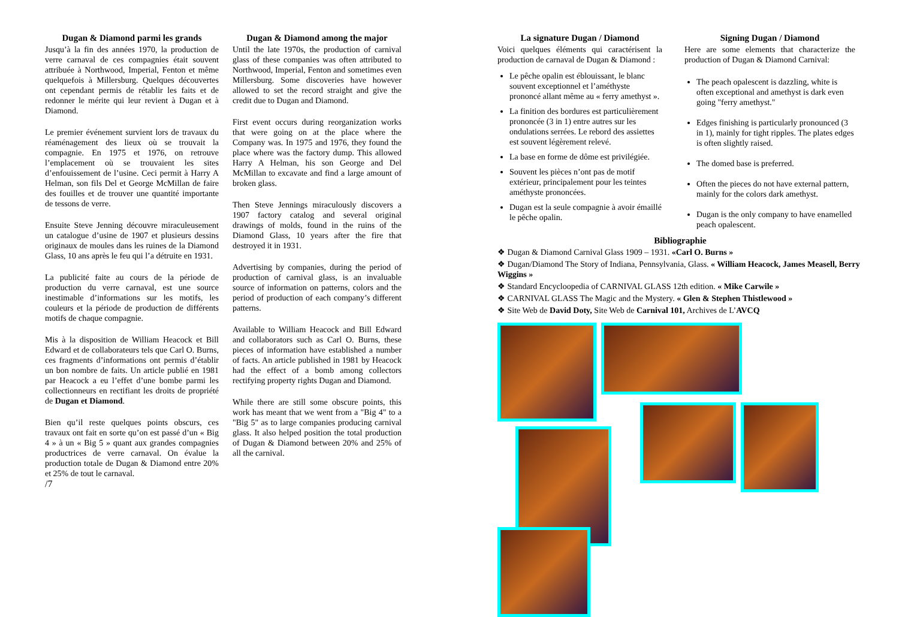Dugan & Diamond parmi les grands
Jusqu’à la fin des années 1970, la production de verre carnaval de ces compagnies était souvent attribuée à Northwood, Imperial, Fenton et même quelquefois à Millersburg. Quelques découvertes ont cependant permis de rétablir les faits et de redonner le mérite qui leur revient à Dugan et à Diamond.
Le premier événement survient lors de travaux du réaménagement des lieux où se trouvait la compagnie. En 1975 et 1976, on retrouve l’emplacement où se trouvaient les sites d’enfouissement de l’usine. Ceci permit à Harry A Helman, son fils Del et George McMillan de faire des fouilles et de trouver une quantité importante de tessons de verre.
Ensuite Steve Jenning découvre miraculeusement un catalogue d’usine de 1907 et plusieurs dessins originaux de moules dans les ruines de la Diamond Glass, 10 ans après le feu qui l’a détruite en 1931.
La publicité faite au cours de la période de production du verre carnaval, est une source inestimable d’informations sur les motifs, les couleurs et la période de production de différents motifs de chaque compagnie.
Mis à la disposition de William Heacock et Bill Edward et de collaborateurs tels que Carl O. Burns, ces fragments d’informations ont permis d’établir un bon nombre de faits. Un article publié en 1981 par Heacock a eu l’effet d’une bombe parmi les collectionneurs en rectifiant les droits de propriété de Dugan et Diamond.
Bien qu’il reste quelques points obscurs, ces travaux ont fait en sorte qu’on est passé d’un « Big 4 » à un « Big 5 » quant aux grandes compagnies productrices de verre carnaval. On évalue la production totale de Dugan & Diamond entre 20% et 25% de tout le carnaval.
/7
Dugan & Diamond among the major
Until the late 1970s, the production of carnival glass of these companies was often attributed to Northwood, Imperial, Fenton and sometimes even Millersburg. Some discoveries have however allowed to set the record straight and give the credit due to Dugan and Diamond.
First event occurs during reorganization works that were going on at the place where the Company was. In 1975 and 1976, they found the place where was the factory dump. This allowed Harry A Helman, his son George and Del McMillan to excavate and find a large amount of broken glass.
Then Steve Jennings miraculously discovers a 1907 factory catalog and several original drawings of molds, found in the ruins of the Diamond Glass, 10 years after the fire that destroyed it in 1931.
Advertising by companies, during the period of production of carnival glass, is an invaluable source of information on patterns, colors and the period of production of each company’s different patterns.
Available to William Heacock and Bill Edward and collaborators such as Carl O. Burns, these pieces of information have established a number of facts. An article published in 1981 by Heacock had the effect of a bomb among collectors rectifying property rights Dugan and Diamond.
While there are still some obscure points, this work has meant that we went from a "Big 4" to a "Big 5" as to large companies producing carnival glass. It also helped position the total production of Dugan & Diamond between 20% and 25% of all the carnival.
La signature Dugan / Diamond
Voici quelques éléments qui caractérisent la production de carnaval de Dugan & Diamond :
Le pêche opalin est éblouissant, le blanc souvent exceptionnel et l’améthyste prononcé allant même au « ferry amethyst ».
La finition des bordures est particulièrement prononcée (3 in 1) entre autres sur les ondulations serrées. Le rebord des assiettes est souvent légèrement relevé.
La base en forme de dôme est privilégiée.
Souvent les pièces n’ont pas de motif extérieur, principalement pour les teintes améthyste prononcées.
Dugan est la seule compagnie à avoir émaillé le pêche opalin.
Signing Dugan / Diamond
Here are some elements that characterize the production of Dugan & Diamond Carnival:
The peach opalescent is dazzling, white is often exceptional and amethyst is dark even going "ferry amethyst."
Edges finishing is particularly pronounced (3 in 1), mainly for tight ripples. The plates edges is often slightly raised.
The domed base is preferred.
Often the pieces do not have external pattern, mainly for the colors dark amethyst.
Dugan is the only company to have enamelled peach opalescent.
Bibliographie
❖ Dugan & Diamond Carnival Glass 1909 – 1931. «Carl O. Burns »
❖ Dugan/Diamond The Story of Indiana, Pennsylvania, Glass. « William Heacock, James Measell, Berry Wiggins »
❖ Standard Encycloopedia of CARNIVAL GLASS 12th edition. « Mike Carwile »
❖ CARNIVAL GLASS The Magic and the Mystery. « Glen & Stephen Thistlewood »
❖ Site Web de David Doty, Site Web de Carnival 101, Archives de L’AVCQ